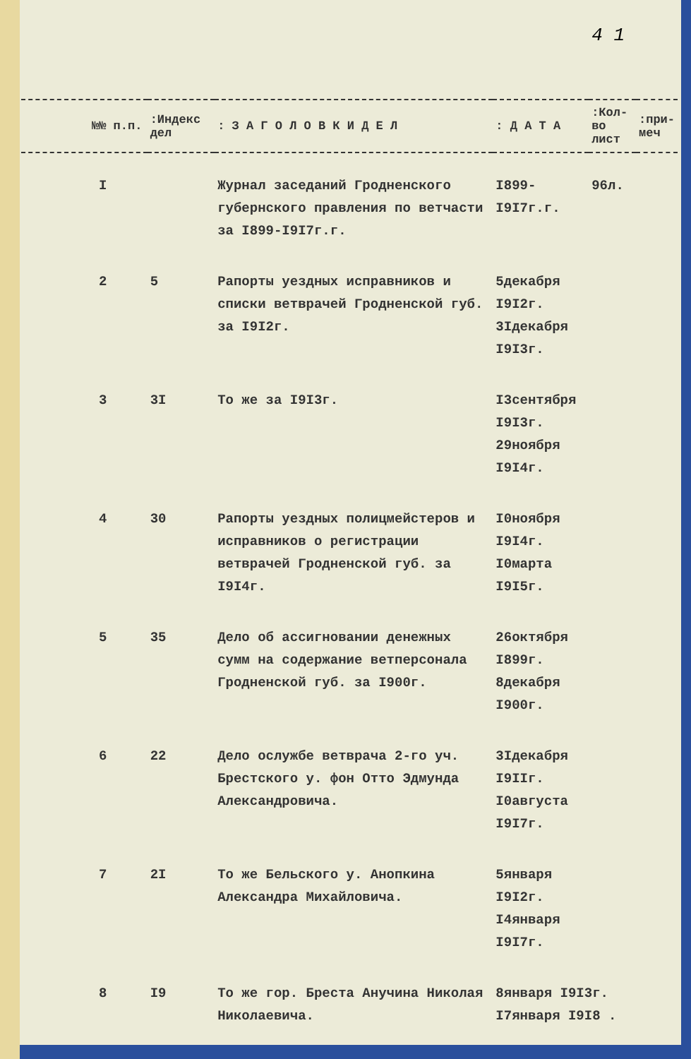4 1
| №№ п.п. | :Индекс дел | : З А Г О Л О В К И Д Е Л | : Д А Т А | :Кол-во лист | :при-меч |
| --- | --- | --- | --- | --- | --- |
| I | | Журнал заседаний Гродненского губернского правления по ветчасти за I899-I9I7г.г. | I899-I9I7г.г. | 96л. | |
| 2 | 5 | Рапорты уездных исправников и списки ветврачей Гродненской губ. за I9I2г. | 5декабря I9I2г. 3Iдекабря I9I3г. | | |
| 3 | 3I | То же за I9I3г. | I3сентября I9I3г. 29ноября I9I4г. | | |
| 4 | 30 | Рапорты уездных полицмейстеров и исправников о регистрации ветврачей Гродненской губ. за I9I4г. | I0ноября I9I4г. I0марта I9I5г. | | |
| 5 | 35 | Дело об ассигновании денежных сумм на содержание ветперсонала Гродненской губ. за I900г. | 26октября I899г. 8декабря I900г. | | |
| 6 | 22 | Дело ослужбе ветврача 2-го уч. Брестского у. фон Отто Эдмунда Александровича. | 3Iдекабря I9IIг. I0августа I9I7г. | | |
| 7 | 2I | То же Бельского у. Анопкина Александра Михайловича. | 5января I9I2г. I4января I9I7г. | | |
| 8 | I9 | То же гор. Бреста Анучина Николая Николаевича. | 8января I9I3г. I7января I9I8 . | | |